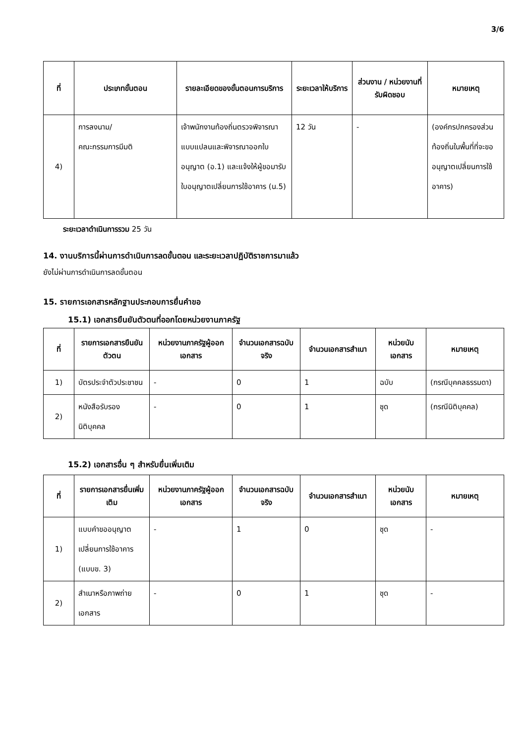3/6
| ที่ | ประเภทขั้นตอน | รายละเอียดของขั้นตอนการบริการ | ระยะเวลาให้บริการ | ส่วนงาน / หน่วยงานที่รับผิดชอบ | หมายเหตุ |
| --- | --- | --- | --- | --- | --- |
| 4) | การลงนาม/ คณะกรรมการมีมติ | เจ้าพนักงานท้องถิ่นตรวจพิจารณาแบบแปลนและพิจารณาออกใบอนุญาต (อ.1) และแจ้งให้ผู้ขอมารับใบอนุญาตเปลี่ยนการใช้อาคาร (น.5) | 12 วัน | - | (องค์กรปกครองส่วนท้องถิ่นในพื้นที่ที่จะขออนุญาตเปลี่ยนการใช้อาคาร) |
ระยะเวลาดำเนินการรวม 25 วัน
14. งานบริการนี้ผ่านการดำเนินการลดขั้นตอน และระยะเวลาปฏิบัติราชการมาแล้ว
ยังไม่ผ่านการดำเนินการลดขั้นตอน
15. รายการเอกสารหลักฐานประกอบการยื่นคำขอ
15.1) เอกสารยืนยันตัวตนที่ออกโดยหน่วยงานภาครัฐ
| ที่ | รายการเอกสารยืนยันตัวตน | หน่วยงานภาครัฐผู้ออกเอกสาร | จำนวนเอกสารฉบับจริง | จำนวนเอกสารสำเนา | หน่วยนับเอกสาร | หมายเหตุ |
| --- | --- | --- | --- | --- | --- | --- |
| 1) | บัตรประจำตัวประชาชน | - | 0 | 1 | ฉบับ | (กรณีบุคคลธรรมดา) |
| 2) | หนังสือรับรองนิติบุคคล | - | 0 | 1 | ชุด | (กรณีนิติบุคคล) |
15.2) เอกสารอื่น ๆ สำหรับยื่นเพิ่มเติม
| ที่ | รายการเอกสารยื่นเพิ่มเติม | หน่วยงานภาครัฐผู้ออกเอกสาร | จำนวนเอกสารฉบับจริง | จำนวนเอกสารสำเนา | หน่วยนับเอกสาร | หมายเหตุ |
| --- | --- | --- | --- | --- | --- | --- |
| 1) | แบบคำขออนุญาตเปลี่ยนการใช้อาคาร (แบบข. 3) | - | 1 | 0 | ชุด | - |
| 2) | สำเนาหรือภาพถ่ายเอกสาร | - | 0 | 1 | ชุด | - |